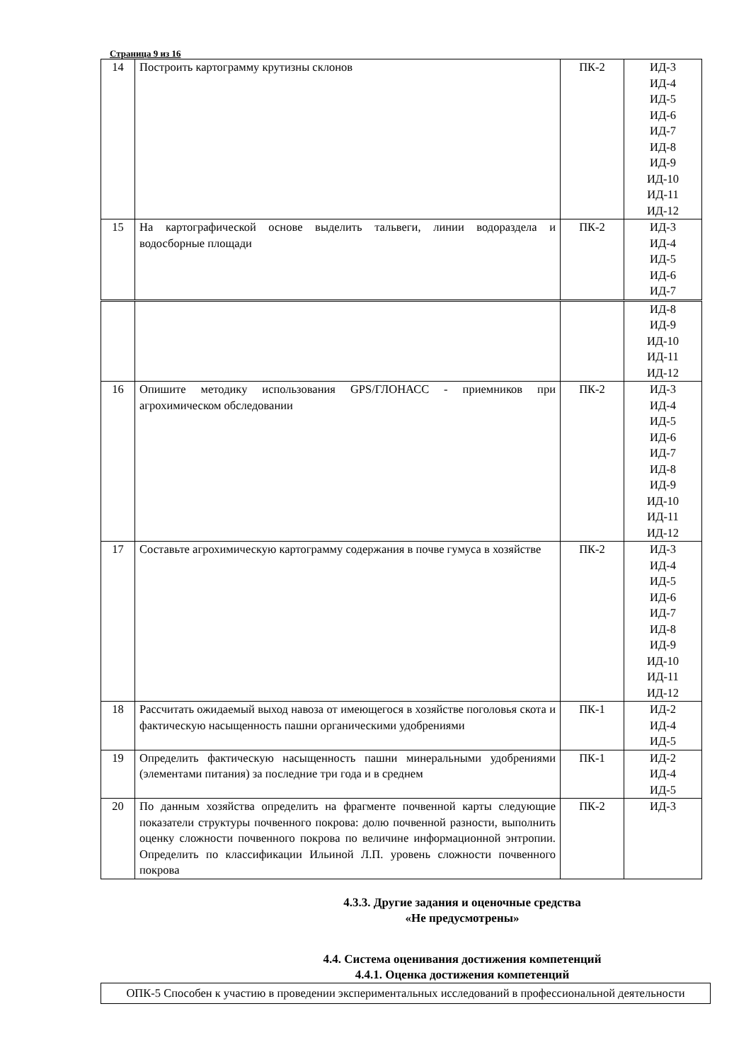Страница 9 из 16
| 14 | Построить картограмму крутизны склонов | ПК-2 | ИД-3 ИД-4 ИД-5 ИД-6 ИД-7 ИД-8 ИД-9 ИД-10 ИД-11 ИД-12 |
| 15 | На картографической основе выделить тальвеги, линии водораздела и водосборные площади | ПК-2 | ИД-3 ИД-4 ИД-5 ИД-6 ИД-7 |
| | | | ИД-8 ИД-9 ИД-10 ИД-11 ИД-12 |
| 16 | Опишите методику использования GPS/ГЛОНАСС - приемников при агрохимическом обследовании | ПК-2 | ИД-3 ИД-4 ИД-5 ИД-6 ИД-7 ИД-8 ИД-9 ИД-10 ИД-11 ИД-12 |
| 17 | Составьте агрохимическую картограмму содержания в почве гумуса в хозяйстве | ПК-2 | ИД-3 ИД-4 ИД-5 ИД-6 ИД-7 ИД-8 ИД-9 ИД-10 ИД-11 ИД-12 |
| 18 | Рассчитать ожидаемый выход навоза от имеющегося в хозяйстве поголовья скота и фактическую насыщенность пашни органическими удобрениями | ПК-1 | ИД-2 ИД-4 ИД-5 |
| 19 | Определить фактическую насыщенность пашни минеральными удобрениями (элементами питания) за последние три года и в среднем | ПК-1 | ИД-2 ИД-4 ИД-5 |
| 20 | По данным хозяйства определить на фрагменте почвенной карты следующие показатели структуры почвенного покрова: долю почвенной разности, выполнить оценку сложности почвенного покрова по величине информационной энтропии. Определить по классификации Ильиной Л.П. уровень сложности почвенного покрова | ПК-2 | ИД-3 |
4.3.3. Другие задания и оценочные средства
«Не предусмотрены»
4.4. Система оценивания достижения компетенций
4.4.1. Оценка достижения компетенций
| ОПК-5 Способен к участию в проведении экспериментальных исследований в профессиональной деятельности |